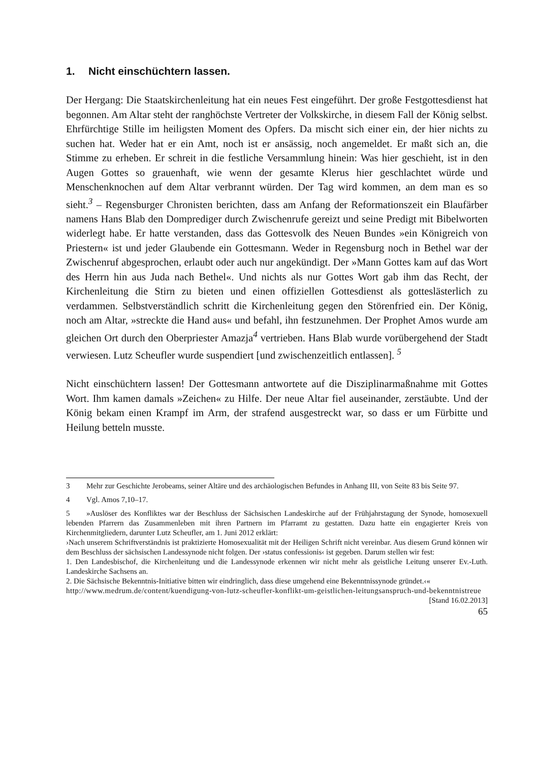1. Nicht einschüchtern lassen.
Der Hergang: Die Staatskirchenleitung hat ein neues Fest eingeführt. Der große Festgottesdienst hat begonnen. Am Altar steht der ranghöchste Vertreter der Volkskirche, in diesem Fall der König selbst. Ehrfürchtige Stille im heiligsten Moment des Opfers. Da mischt sich einer ein, der hier nichts zu suchen hat. Weder hat er ein Amt, noch ist er ansässig, noch angemeldet. Er maßt sich an, die Stimme zu erheben. Er schreit in die festliche Versammlung hinein: Was hier geschieht, ist in den Augen Gottes so grauenhaft, wie wenn der gesamte Klerus hier geschlachtet würde und Menschenknochen auf dem Altar verbrannt würden. Der Tag wird kommen, an dem man es so sieht.<sup>3</sup> – Regensburger Chronisten berichten, dass am Anfang der Reformationszeit ein Blaufärber namens Hans Blab den Domprediger durch Zwischenrufe gereizt und seine Predigt mit Bibelworten widerlegt habe. Er hatte verstanden, dass das Gottesvolk des Neuen Bundes »ein Königreich von Priestern« ist und jeder Glaubende ein Gottesmann. Weder in Regensburg noch in Bethel war der Zwischenruf abgesprochen, erlaubt oder auch nur angekündigt. Der »Mann Gottes kam auf das Wort des Herrn hin aus Juda nach Bethel«. Und nichts als nur Gottes Wort gab ihm das Recht, der Kirchenleitung die Stirn zu bieten und einen offiziellen Gottesdienst als gotteslästerlich zu verdammen. Selbstverständlich schritt die Kirchenleitung gegen den Störenfried ein. Der König, noch am Altar, »streckte die Hand aus« und befahl, ihn festzunehmen. Der Prophet Amos wurde am gleichen Ort durch den Oberpriester Amazja<sup>4</sup> vertrieben. Hans Blab wurde vorübergehend der Stadt verwiesen. Lutz Scheufler wurde suspendiert [und zwischenzeitlich entlassen]. <sup>5</sup>
Nicht einschüchtern lassen! Der Gottesmann antwortete auf die Disziplinarmaßnahme mit Gottes Wort. Ihm kamen damals »Zeichen« zu Hilfe. Der neue Altar fiel auseinander, zerstäubte. Und der König bekam einen Krampf im Arm, der strafend ausgestreckt war, so dass er um Fürbitte und Heilung betteln musste.
3 Mehr zur Geschichte Jerobeams, seiner Altäre und des archäologischen Befundes in Anhang III, von Seite 83 bis Seite 97.
4 Vgl. Amos 7,10–17.
5 »Auslöser des Konfliktes war der Beschluss der Sächsischen Landeskirche auf der Frühjahrstagung der Synode, homosexuell lebenden Pfarrern das Zusammenleben mit ihren Partnern im Pfarramt zu gestatten. Dazu hatte ein engagierter Kreis von Kirchenmitgliedern, darunter Lutz Scheufler, am 1. Juni 2012 erklärt:
›Nach unserem Schriftverständnis ist praktizierte Homosexualität mit der Heiligen Schrift nicht vereinbar. Aus diesem Grund können wir dem Beschluss der sächsischen Landessynode nicht folgen. Der ›status confessionis‹ ist gegeben. Darum stellen wir fest:
1. Den Landesbischof, die Kirchenleitung und die Landessynode erkennen wir nicht mehr als geistliche Leitung unserer Ev.-Luth. Landeskirche Sachsens an.
2. Die Sächsische Bekenntnis-Initiative bitten wir eindringlich, dass diese umgehend eine Bekenntnissynode gründet.‹«
http://www.medrum.de/content/kuendigung-von-lutz-scheufler-konflikt-um-geistlichen-leitungsanspruch-und-bekenntnistreue [Stand 16.02.2013]
65